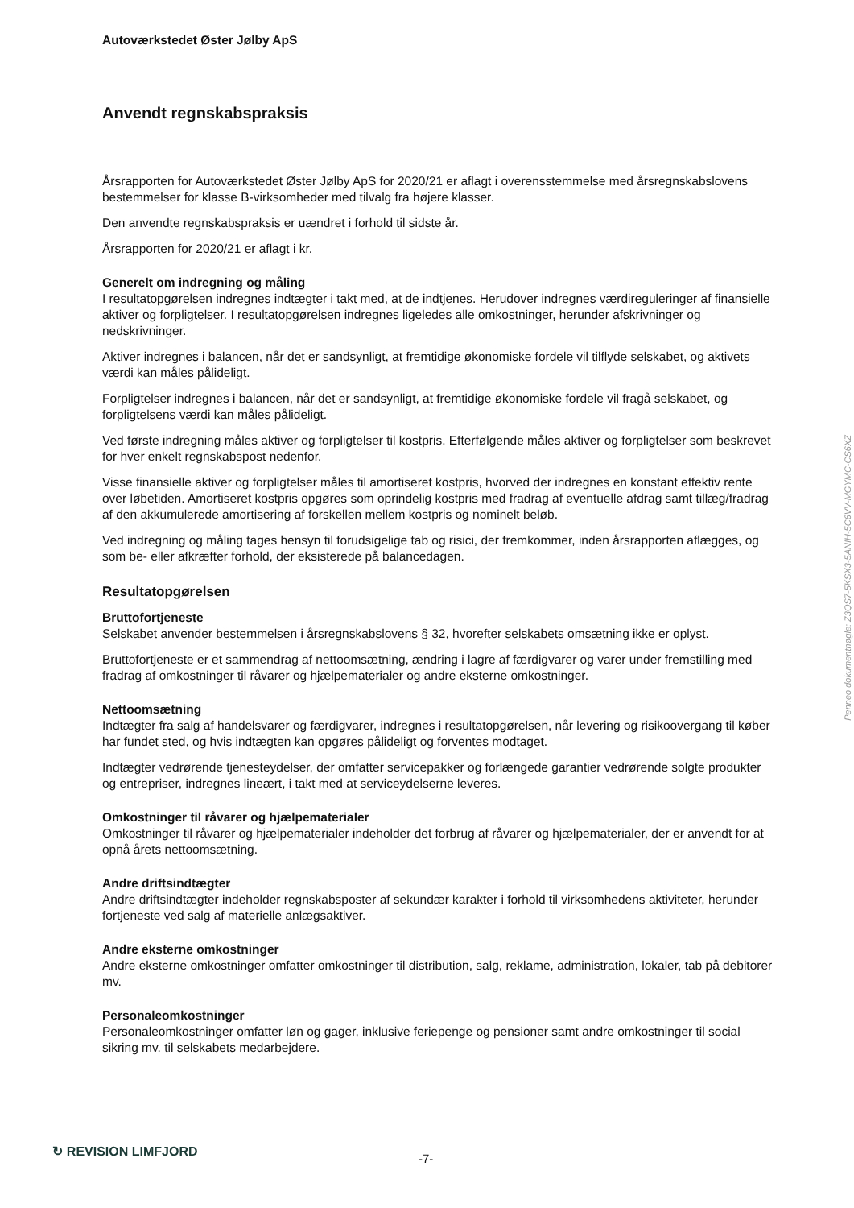Autoværkstedet Øster Jølby ApS
Anvendt regnskabspraksis
Årsrapporten for Autoværkstedet Øster Jølby ApS for 2020/21 er aflagt i overensstemmelse med årsregnskabslovens bestemmelser for klasse B-virksomheder med tilvalg fra højere klasser.
Den anvendte regnskabspraksis er uændret i forhold til sidste år.
Årsrapporten for 2020/21 er aflagt i kr.
Generelt om indregning og måling
I resultatopgørelsen indregnes indtægter i takt med, at de indtjenes. Herudover indregnes værdireguleringer af finansielle aktiver og forpligtelser. I resultatopgørelsen indregnes ligeledes alle omkostninger, herunder afskrivninger og nedskrivninger.
Aktiver indregnes i balancen, når det er sandsynligt, at fremtidige økonomiske fordele vil tilflyde selskabet, og aktivets værdi kan måles pålideligt.
Forpligtelser indregnes i balancen, når det er sandsynligt, at fremtidige økonomiske fordele vil fragå selskabet, og forpligtelsens værdi kan måles pålideligt.
Ved første indregning måles aktiver og forpligtelser til kostpris. Efterfølgende måles aktiver og forpligtelser som beskrevet for hver enkelt regnskabspost nedenfor.
Visse finansielle aktiver og forpligtelser måles til amortiseret kostpris, hvorved der indregnes en konstant effektiv rente over løbetiden. Amortiseret kostpris opgøres som oprindelig kostpris med fradrag af eventuelle afdrag samt tillæg/fradrag af den akkumulerede amortisering af forskellen mellem kostpris og nominelt beløb.
Ved indregning og måling tages hensyn til forudsigelige tab og risici, der fremkommer, inden årsrapporten aflægges, og som be- eller afkræfter forhold, der eksisterede på balancedagen.
Resultatopgørelsen
Bruttofortjeneste
Selskabet anvender bestemmelsen i årsregnskabslovens § 32, hvorefter selskabets omsætning ikke er oplyst.
Bruttofortjeneste er et sammendrag af nettoomsætning, ændring i lagre af færdigvarer og varer under fremstilling med fradrag af omkostninger til råvarer og hjælpematerialer og andre eksterne omkostninger.
Nettoomsætning
Indtægter fra salg af handelsvarer og færdigvarer, indregnes i resultatopgørelsen, når levering og risikoovergang til køber har fundet sted, og hvis indtægten kan opgøres pålideligt og forventes modtaget.
Indtægter vedrørende tjenesteydelser, der omfatter servicepakker og forlængede garantier vedrørende solgte produkter og entrepriser, indregnes lineært, i takt med at serviceydelserne leveres.
Omkostninger til råvarer og hjælpematerialer
Omkostninger til råvarer og hjælpematerialer indeholder det forbrug af råvarer og hjælpematerialer, der er anvendt for at opnå årets nettoomsætning.
Andre driftsindtægter
Andre driftsindtægter indeholder regnskabsposter af sekundær karakter i forhold til virksomhedens aktiviteter, herunder fortjeneste ved salg af materielle anlægsaktiver.
Andre eksterne omkostninger
Andre eksterne omkostninger omfatter omkostninger til distribution, salg, reklame, administration, lokaler, tab på debitorer mv.
Personaleomkostninger
Personaleomkostninger omfatter løn og gager, inklusive feriepenge og pensioner samt andre omkostninger til social sikring mv. til selskabets medarbejdere.
↻ REVISION LIMFJORD -7-
Penneo dokumentnøgle: Z3QS7-5KSX3-5ANIH-5C6VV-MGYMC-CS6XZ